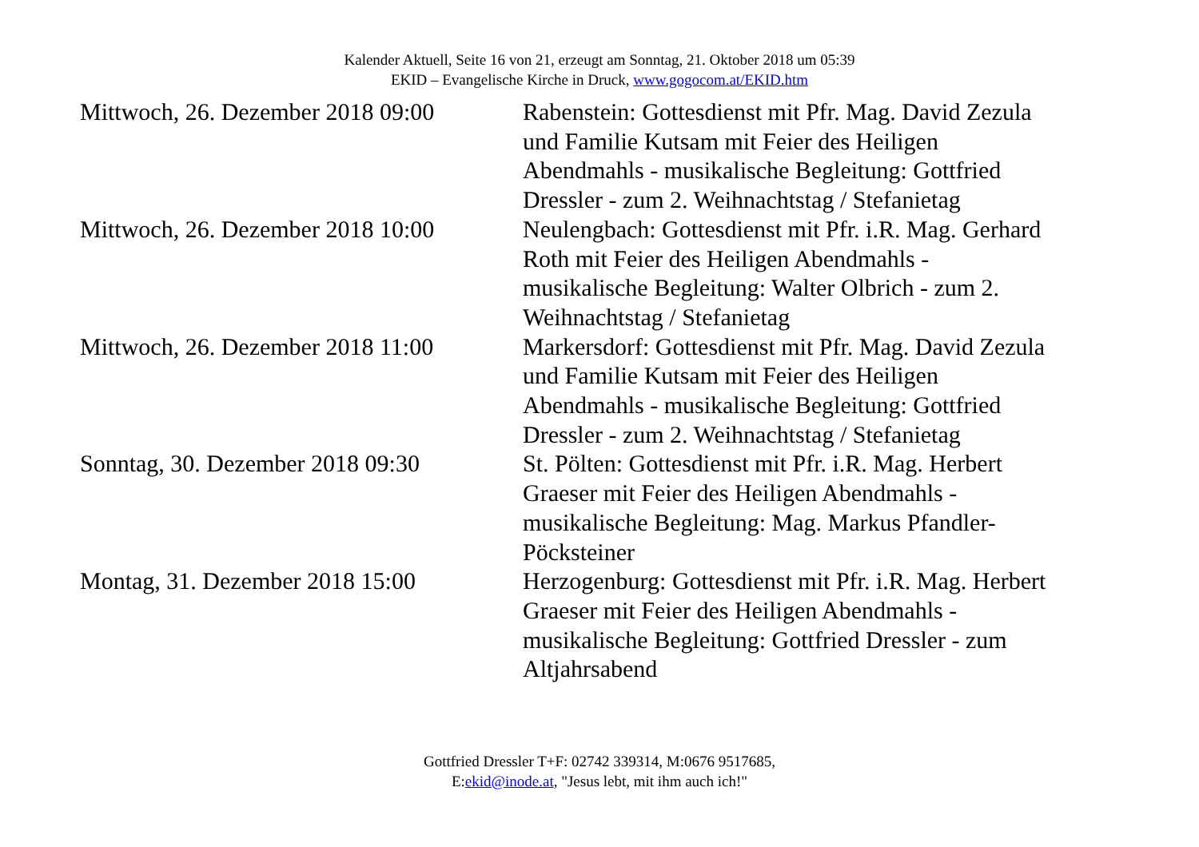Kalender Aktuell, Seite 16 von 21, erzeugt am Sonntag, 21. Oktober 2018 um 05:39
EKID – Evangelische Kirche in Druck, www.gogocom.at/EKID.htm
| Mittwoch, 26. Dezember 2018 09:00 | Rabenstein: Gottesdienst mit Pfr. Mag. David Zezula und Familie Kutsam mit Feier des Heiligen Abendmahls - musikalische Begleitung: Gottfried Dressler - zum 2. Weihnachtstag / Stefanietag |
| Mittwoch, 26. Dezember 2018 10:00 | Neulengbach: Gottesdienst mit Pfr. i.R. Mag. Gerhard Roth mit Feier des Heiligen Abendmahls - musikalische Begleitung: Walter Olbrich - zum 2. Weihnachtstag / Stefanietag |
| Mittwoch, 26. Dezember 2018 11:00 | Markersdorf: Gottesdienst mit Pfr. Mag. David Zezula und Familie Kutsam mit Feier des Heiligen Abendmahls - musikalische Begleitung: Gottfried Dressler - zum 2. Weihnachtstag / Stefanietag |
| Sonntag, 30. Dezember 2018 09:30 | St. Pölten: Gottesdienst mit Pfr. i.R. Mag. Herbert Graeser mit Feier des Heiligen Abendmahls - musikalische Begleitung: Mag. Markus Pfandler-Pöcksteiner |
| Montag, 31. Dezember 2018 15:00 | Herzogenburg: Gottesdienst mit Pfr. i.R. Mag. Herbert Graeser mit Feier des Heiligen Abendmahls - musikalische Begleitung: Gottfried Dressler - zum Altjahrsabend |
Gottfried Dressler T+F: 02742 339314, M:0676 9517685,
E:ekid@inode.at, "Jesus lebt, mit ihm auch ich!"